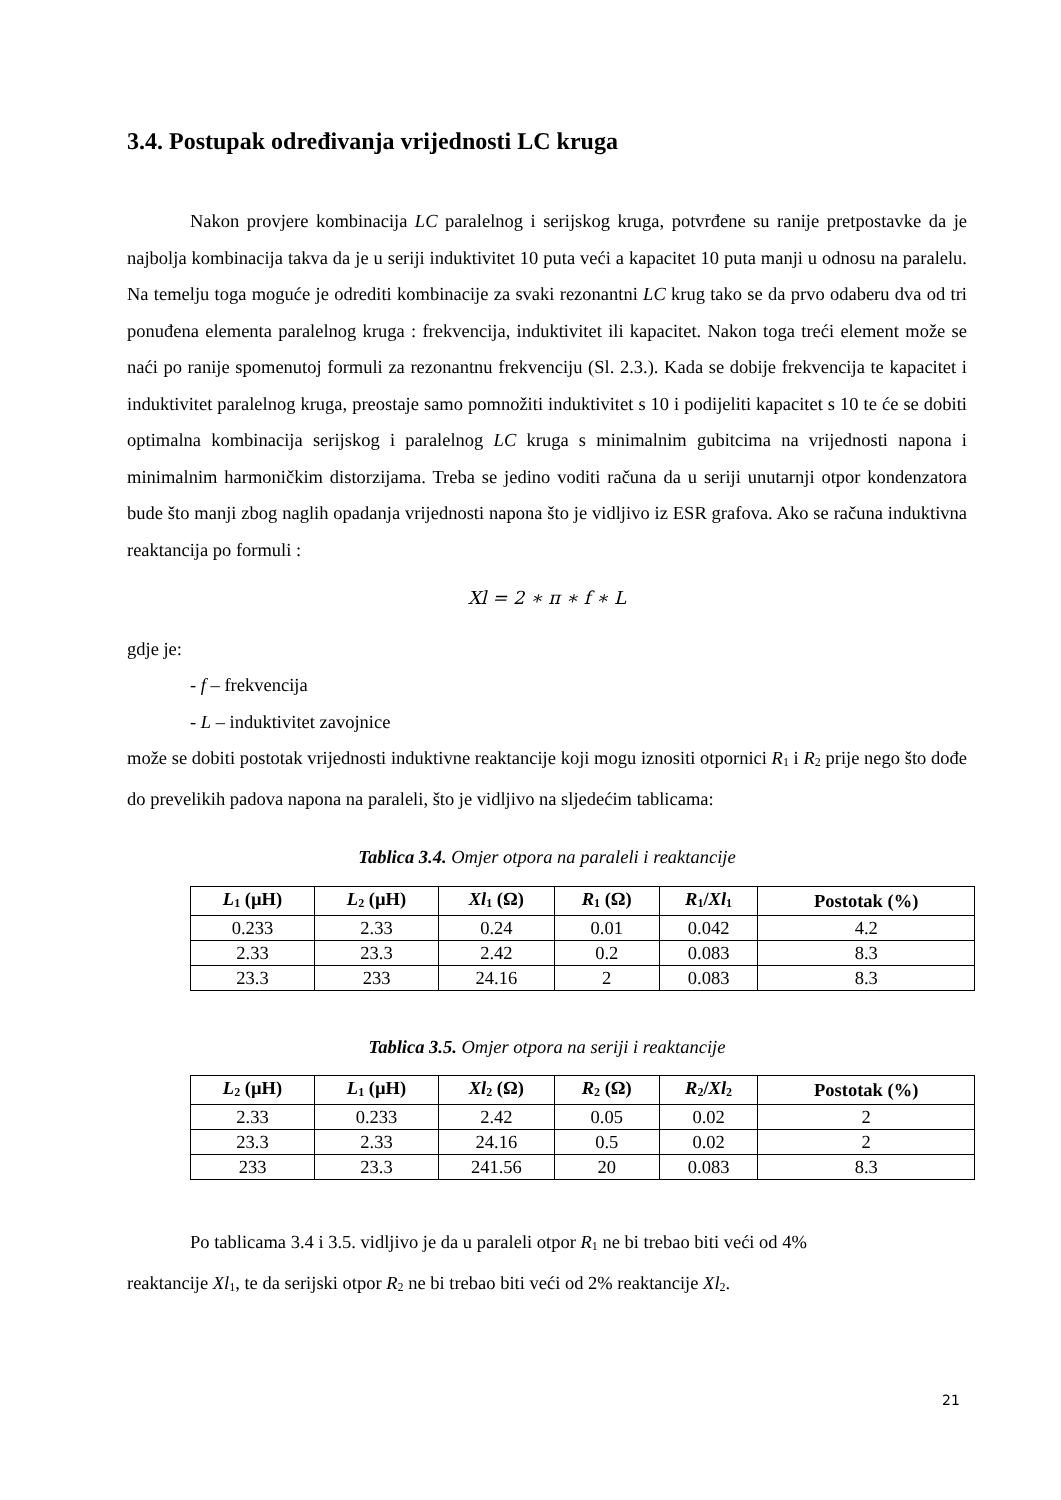3.4. Postupak određivanja vrijednosti LC kruga
Nakon provjere kombinacija LC paralelnog i serijskog kruga, potvrđene su ranije pretpostavke da je najbolja kombinacija takva da je u seriji induktivitet 10 puta veći a kapacitet 10 puta manji u odnosu na paralelu. Na temelju toga moguće je odrediti kombinacije za svaki rezonantni LC krug tako se da prvo odaberu dva od tri ponuđena elementa paralelnog kruga : frekvencija, induktivitet ili kapacitet. Nakon toga treći element može se naći po ranije spomenutoj formuli za rezonantnu frekvenciju (Sl. 2.3.). Kada se dobije frekvencija te kapacitet i induktivitet paralelnog kruga, preostaje samo pomnožiti induktivitet s 10 i podijeliti kapacitet s 10 te će se dobiti optimalna kombinacija serijskog i paralelnog LC kruga s minimalnim gubitcima na vrijednosti napona i minimalnim harmoničkim distorzijama. Treba se jedino voditi računa da u seriji unutarnji otpor kondenzatora bude što manji zbog naglih opadanja vrijednosti napona što je vidljivo iz ESR grafova. Ako se računa induktivna reaktancija po formuli :
Xl = 2 ∗ π ∗ f ∗ L
gdje je:
- f – frekvencija
- L – induktivitet zavojnice
može se dobiti postotak vrijednosti induktivne reaktancije koji mogu iznositi otpornici R<sub>1</sub> i R<sub>2</sub> prije nego što dođe do prevelikih padova napona na paraleli, što je vidljivo na sljedećim tablicama:
Tablica 3.4. Omjer otpora na paraleli i reaktancije
| L<sub>1</sub> (µH) | L<sub>2</sub> (µH) | Xl<sub>1</sub> (Ω) | R<sub>1</sub> (Ω) | R<sub>1</sub>/ Xl<sub>1</sub> | Postotak (%) |
| --- | --- | --- | --- | --- | --- |
| 0.233 | 2.33 | 0.24 | 0.01 | 0.042 | 4.2 |
| 2.33 | 23.3 | 2.42 | 0.2 | 0.083 | 8.3 |
| 23.3 | 233 | 24.16 | 2 | 0.083 | 8.3 |
Tablica 3.5. Omjer otpora na seriji i reaktancije
| L<sub>2</sub> (µH) | L<sub>1</sub> (µH) | Xl<sub>2</sub> (Ω) | R<sub>2</sub> (Ω) | R<sub>2</sub>/ Xl<sub>2</sub> | Postotak (%) |
| --- | --- | --- | --- | --- | --- |
| 2.33 | 0.233 | 2.42 | 0.05 | 0.02 | 2 |
| 23.3 | 2.33 | 24.16 | 0.5 | 0.02 | 2 |
| 233 | 23.3 | 241.56 | 20 | 0.083 | 8.3 |
Po tablicama 3.4 i 3.5. vidljivo je da u paraleli otpor R<sub>1</sub> ne bi trebao biti veći od 4%
reaktancije Xl<sub>1</sub>, te da serijski otpor R<sub>2</sub> ne bi trebao biti veći od 2% reaktancije Xl<sub>2</sub>.
21